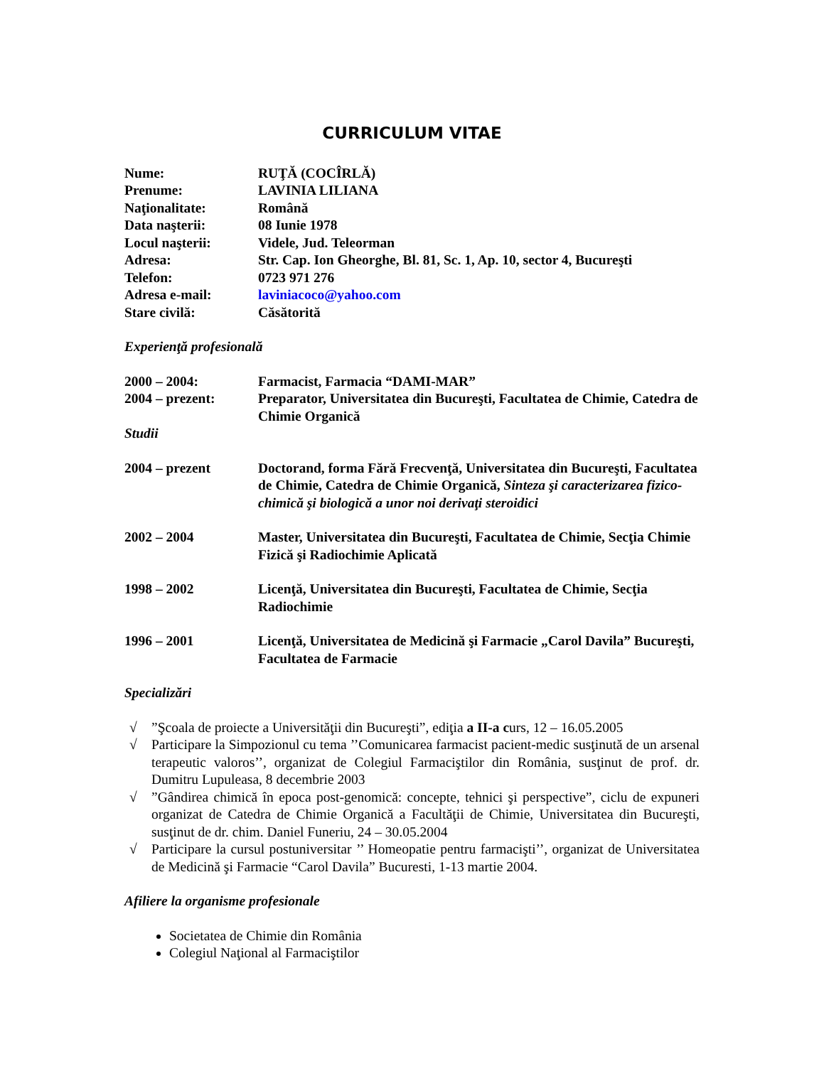CURRICULUM VITAE
Nume: RUŢĂ (COCÎRLĂ)
Prenume: LAVINIA LILIANA
Naţionalitate: Română
Data naşterii: 08 Iunie 1978
Locul naşterii: Videle, Jud. Teleorman
Adresa: Str. Cap. Ion Gheorghe, Bl. 81, Sc. 1, Ap. 10, sector 4, Bucureşti
Telefon: 0723 971 276
Adresa e-mail: laviniacoco@yahoo.com
Stare civilă: Căsătorită
Experienţă profesională
2000 – 2004: Farmacist, Farmacia “DAMI-MAR”
2004 – prezent: Preparator, Universitatea din Bucureşti, Facultatea de Chimie, Catedra de Chimie Organică
Studii
2004 – prezent Doctorand, forma Fără Frecvenţă, Universitatea din Bucureşti, Facultatea de Chimie, Catedra de Chimie Organică, Sinteza şi caracterizarea fizico-chimică şi biologică a unor noi derivaţi steroidici
2002 – 2004 Master, Universitatea din Bucureşti, Facultatea de Chimie, Secţia Chimie Fizică şi Radiochimie Aplicată
1998 – 2002 Licenţă, Universitatea din Bucureşti, Facultatea de Chimie, Secţia Radiochimie
1996 – 2001 Licenţă, Universitatea de Medicină şi Farmacie „Carol Davila” Bucureşti, Facultatea de Farmacie
Specializări
√ ”Şcoala de proiecte a Universităţii din Bucureşti”, ediţia a II-a curs, 12 – 16.05.2005
√ Participare la Simpozionul cu tema ’’Comunicarea farmacist pacient-medic susţinută de un arsenal terapeutic valoros’’, organizat de Colegiul Farmaciştilor din România, susţinut de prof. dr. Dumitru Lupuleasa, 8 decembrie 2003
√ ”Gândirea chimică în epoca post-genomică: concepte, tehnici şi perspective”, ciclu de expuneri organizat de Catedra de Chimie Organică a Facultăţii de Chimie, Universitatea din Bucureşti, susţinut de dr. chim. Daniel Funeriu, 24 – 30.05.2004
√ Participare la cursul postuniversitar ’’ Homeopatie pentru farmacişti’’, organizat de Universitatea de Medicină şi Farmacie “Carol Davila” Bucuresti, 1-13 martie 2004.
Afiliere la organisme profesionale
Societatea de Chimie din România
Colegiul Naţional al Farmaciştilor